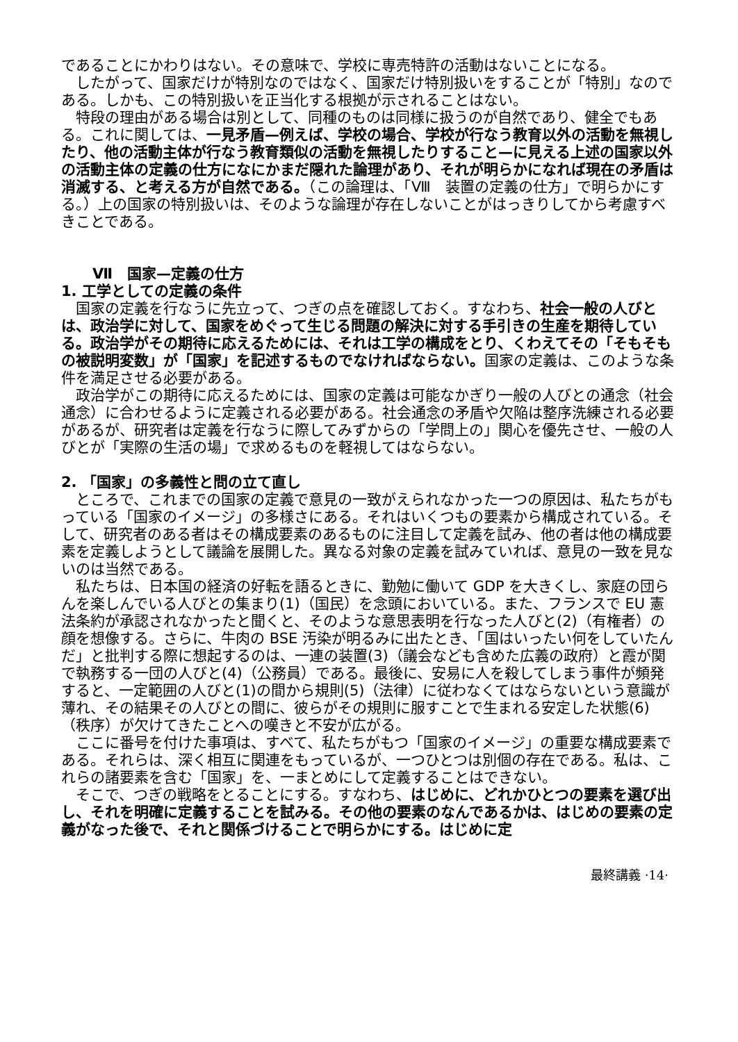であることにかわりはない。その意味で、学校に専売特許の活動はないことになる。
　したがって、国家だけが特別なのではなく、国家だけ特別扱いをすることが「特別」なのである。しかも、この特別扱いを正当化する根拠が示されることはない。
　特段の理由がある場合は別として、同種のものは同様に扱うのが自然であり、健全でもある。これに関しては、一見矛盾—例えば、学校の場合、学校が行なう教育以外の活動を無視したり、他の活動主体が行なう教育類似の活動を無視したりすること—に見える上述の国家以外の活動主体の定義の仕方になにかまだ隠れた論理があり、それが明らかになれば現在の矛盾は消滅する、と考える方が自然である。（この論理は、「Ⅷ　装置の定義の仕方」で明らかにする。）上の国家の特別扱いは、そのような論理が存在しないことがはっきりしてから考慮すべきことである。
Ⅶ　国家—定義の仕方
1. 工学としての定義の条件
　国家の定義を行なうに先立って、つぎの点を確認しておく。すなわち、社会一般の人びとは、政治学に対して、国家をめぐって生じる問題の解決に対する手引きの生産を期待している。政治学がその期待に応えるためには、それは工学の構成をとり、くわえてその「そもそもの被説明変数」が「国家」を記述するものでなければならない。国家の定義は、このような条件を満足させる必要がある。
　政治学がこの期待に応えるためには、国家の定義は可能なかぎり一般の人びとの通念（社会通念）に合わせるように定義される必要がある。社会通念の矛盾や欠陥は整序洗練される必要があるが、研究者は定義を行なうに際してみずからの「学問上の」関心を優先させ、一般の人びとが「実際の生活の場」で求めるものを軽視してはならない。
2. 「国家」の多義性と問の立て直し
　ところで、これまでの国家の定義で意見の一致がえられなかった一つの原因は、私たちがもっている「国家のイメージ」の多様さにある。それはいくつもの要素から構成されている。そして、研究者のある者はその構成要素のあるものに注目して定義を試み、他の者は他の構成要素を定義しようとして議論を展開した。異なる対象の定義を試みていれば、意見の一致を見ないのは当然である。
　私たちは、日本国の経済の好転を語るときに、勤勉に働いて GDP を大きくし、家庭の団らんを楽しんでいる人びとの集まり(1)（国民）を念頭においている。また、フランスで EU 憲法条約が承認されなかったと聞くと、そのような意思表明を行なった人びと(2)（有権者）の顔を想像する。さらに、牛肉の BSE 汚染が明るみに出たとき、「国はいったい何をしていたんだ」と批判する際に想起するのは、一連の装置(3)（議会なども含めた広義の政府）と霞が関で執務する一団の人びと(4)（公務員）である。最後に、安易に人を殺してしまう事件が頻発すると、一定範囲の人びと(1)の間から規則(5)（法律）に従わなくてはならないという意識が薄れ、その結果その人びとの間に、彼らがその規則に服すことで生まれる安定した状態(6)（秩序）が欠けてきたことへの嘆きと不安が広がる。
　ここに番号を付けた事項は、すべて、私たちがもつ「国家のイメージ」の重要な構成要素である。それらは、深く相互に関連をもっているが、一つひとつは別個の存在である。私は、これらの諸要素を含む「国家」を、一まとめにして定義することはできない。
　そこで、つぎの戦略をとることにする。すなわち、はじめに、どれかひとつの要素を選び出し、それを明確に定義することを試みる。その他の要素のなんであるかは、はじめの要素の定義がなった後で、それと関係づけることで明らかにする。はじめに定
最終講義 ·14·